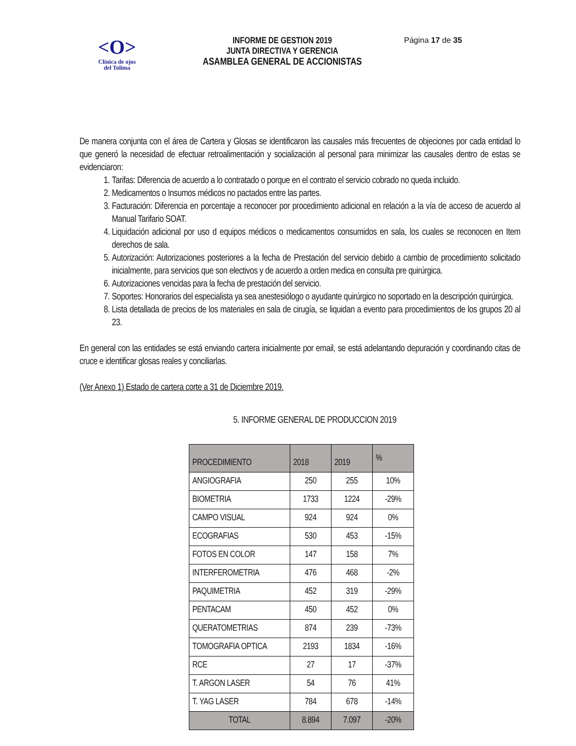<O>
Clínica de ojos
del Tolima
INFORME DE GESTION 2019
JUNTA DIRECTIVA Y GERENCIA
ASAMBLEA GENERAL DE ACCIONISTAS
Página 17 de 35
De manera conjunta con el área de Cartera y Glosas se identificaron las causales más frecuentes de objeciones por cada entidad lo que generó la necesidad de efectuar retroalimentación y socialización al personal para minimizar las causales dentro de estas se evidenciaron:
1. Tarifas: Diferencia de acuerdo a lo contratado o porque en el contrato el servicio cobrado no queda incluido.
2. Medicamentos o Insumos médicos no pactados entre las partes.
3. Facturación: Diferencia en porcentaje a reconocer por procedimiento adicional en relación a la vía de acceso de acuerdo al Manual Tarifario SOAT.
4. Liquidación adicional por uso d equipos médicos o medicamentos consumidos en sala, los cuales se reconocen en Item derechos de sala.
5. Autorización: Autorizaciones posteriores a la fecha de Prestación del servicio debido a cambio de procedimiento solicitado inicialmente, para servicios que son electivos y de acuerdo a orden medica en consulta pre quirúrgica.
6. Autorizaciones vencidas para la fecha de prestación del servicio.
7. Soportes: Honorarios del especialista ya sea anestesiólogo o ayudante quirúrgico no soportado en la descripción quirúrgica.
8. Lista detallada de precios de los materiales en sala de cirugía, se liquidan a evento para procedimientos de los grupos 20 al 23.
En general con las entidades se está enviando cartera inicialmente por email, se está adelantando depuración y coordinando citas de cruce e identificar glosas reales y conciliarlas.
(Ver Anexo 1) Estado de cartera corte a 31 de Diciembre 2019.
5. INFORME GENERAL DE PRODUCCION 2019
| PROCEDIMIENTO | 2018 | 2019 | % |
| --- | --- | --- | --- |
| ANGIOGRAFIA | 250 | 255 | 10% |
| BIOMETRIA | 1733 | 1224 | -29% |
| CAMPO VISUAL | 924 | 924 | 0% |
| ECOGRAFIAS | 530 | 453 | -15% |
| FOTOS EN COLOR | 147 | 158 | 7% |
| INTERFEROMETRIA | 476 | 468 | -2% |
| PAQUIMETRIA | 452 | 319 | -29% |
| PENTACAM | 450 | 452 | 0% |
| QUERATOMETRIAS | 874 | 239 | -73% |
| TOMOGRAFIA OPTICA | 2193 | 1834 | -16% |
| RCE | 27 | 17 | -37% |
| T. ARGON LASER | 54 | 76 | 41% |
| T. YAG LASER | 784 | 678 | -14% |
| TOTAL | 8.894 | 7.097 | -20% |